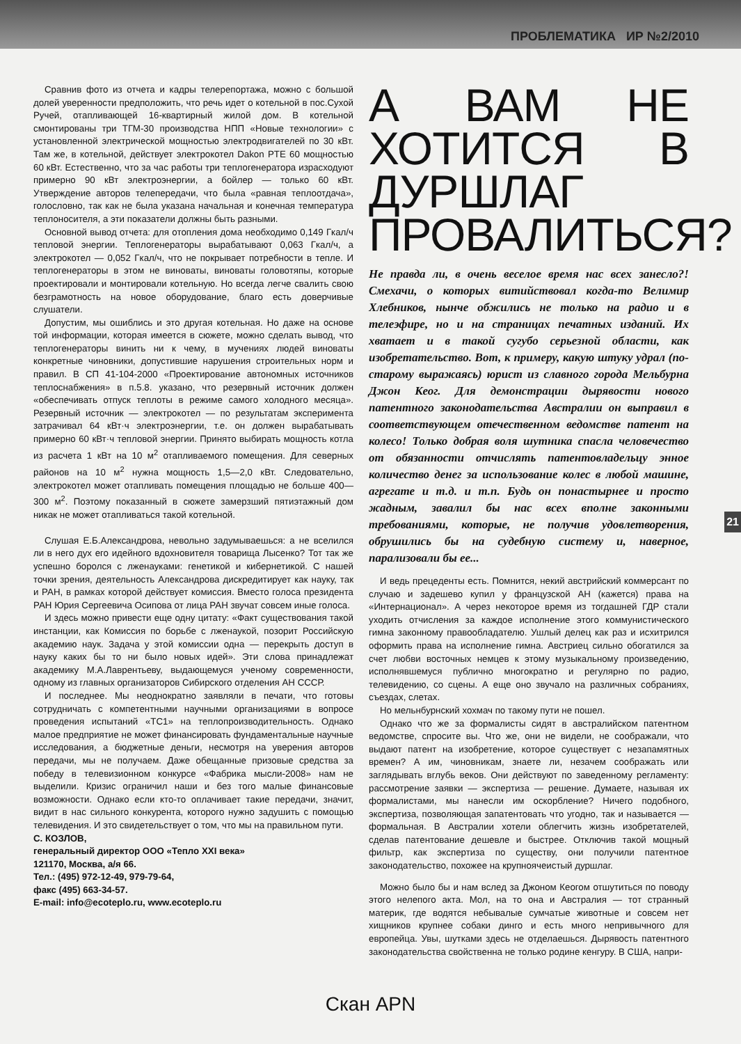ПРОБЛЕМАТИКА ИР №2/2010
Сравнив фото из отчета и кадры телерепортажа, можно с большой долей уверенности предположить, что речь идет о котельной в пос.Сухой Ручей, отапливающей 16-квартирный жилой дом. В котельной смонтированы три ТГМ-30 производства НПП «Новые технологии» с установленной электрической мощностью электродвигателей по 30 кВт. Там же, в котельной, действует электрокотел Dakon PTE 60 мощностью 60 кВт. Естественно, что за час работы три теплогенератора израсходуют примерно 90 кВт электроэнергии, а бойлер — только 60 кВт. Утверждение авторов телепередачи, что была «равная теплоотдача», голословно, так как не была указана начальная и конечная температура теплоносителя, а эти показатели должны быть разными.
Основной вывод отчета: для отопления дома необходимо 0,149 Гкал/ч тепловой энергии. Теплогенераторы вырабатывают 0,063 Гкал/ч, а электрокотел — 0,052 Гкал/ч, что не покрывает потребности в тепле. И теплогенераторы в этом не виноваты, виноваты головотяпы, которые проектировали и монтировали котельную. Но всегда легче свалить свою безграмотность на новое оборудование, благо есть доверчивые слушатели.
Допустим, мы ошиблись и это другая котельная. Но даже на основе той информации, которая имеется в сюжете, можно сделать вывод, что теплогенераторы винить ни к чему, в мучениях людей виноваты конкретные чиновники, допустившие нарушения строительных норм и правил. В СП 41-104-2000 «Проектирование автономных источников теплоснабжения» в п.5.8. указано, что резервный источник должен «обеспечивать отпуск теплоты в режиме самого холодного месяца». Резервный источник — электрокотел — по результатам эксперимента затрачивал 64 кВт·ч электроэнергии, т.е. он должен вырабатывать примерно 60 кВт·ч тепловой энергии. Принято выбирать мощность котла из расчета 1 кВт на 10 м<sup>2</sup> отапливаемого помещения. Для северных районов на 10 м<sup>2</sup> нужна мощность 1,5—2,0 кВт. Следовательно, электрокотел может отапливать помещения площадью не больше 400—300 м<sup>2</sup>. Поэтому показанный в сюжете замерзший пятиэтажный дом никак не может отапливаться такой котельной.
Слушая Е.Б.Александрова, невольно задумываешься: а не вселился ли в него дух его идейного вдохновителя товарища Лысенко? Тот так же успешно боролся с лженауками: генетикой и кибернетикой. С нашей точки зрения, деятельность Александрова дискредитирует как науку, так и РАН, в рамках которой действует комиссия. Вместо голоса президента РАН Юрия Сергеевича Осипова от лица РАН звучат совсем иные голоса.
И здесь можно привести еще одну цитату: «Факт существования такой инстанции, как Комиссия по борьбе с лженаукой, позорит Российскую академию наук. Задача у этой комиссии одна — перекрыть доступ в науку каких бы то ни было новых идей». Эти слова принадлежат академику М.А.Лаврентьеву, выдающемуся ученому современности, одному из главных организаторов Сибирского отделения АН СССР.
И последнее. Мы неоднократно заявляли в печати, что готовы сотрудничать с компетентными научными организациями в вопросе проведения испытаний «ТС1» на теплопроизводительность. Однако малое предприятие не может финансировать фундаментальные научные исследования, а бюджетные деньги, несмотря на уверения авторов передачи, мы не получаем. Даже обещанные призовые средства за победу в телевизионном конкурсе «Фабрика мысли-2008» нам не выделили. Кризис ограничил наши и без того малые финансовые возможности. Однако если кто-то оплачивает такие передачи, значит, видит в нас сильного конкурента, которого нужно задушить с помощью телевидения. И это свидетельствует о том, что мы на правильном пути.
С. КОЗЛОВ,
генеральный директор ООО «Тепло XXI века»
121170, Москва, а/я 66.
Тел.: (495) 972-12-49, 979-79-64,
факс (495) 663-34-57.
E-mail: info@ecoteplo.ru, www.ecoteplo.ru
А ВАМ НЕ ХОТИТСЯ В ДУРШЛАГ ПРОВАЛИТЬСЯ?
Не правда ли, в очень веселое время нас всех занесло?! Смехачи, о которых витийствовал когда-то Велимир Хлебников, нынче обжились не только на радио и в телеэфире, но и на страницах печатных изданий. Их хватает и в такой сугубо серьезной области, как изобретательство. Вот, к примеру, какую штуку удрал (по-старому выражаясь) юрист из славного города Мельбурна Джон Кеог. Для демонстрации дырявости нового патентного законодательства Австралии он выправил в соответствующем отечественном ведомстве патент на колесо! Только добрая воля шутника спасла человечество от обязанности отчислять патентовладельцу энное количество денег за использование колес в любой машине, агрегате и т.д. и т.п. Будь он понастырнее и просто жадным, завалил бы нас всех вполне законными требованиями, которые, не получив удовлетворения, обрушились бы на судебную систему и, наверное, парализовали бы ее...
И ведь прецеденты есть. Помнится, некий австрийский коммерсант по случаю и задешево купил у французской АН (кажется) права на «Интернационал». А через некоторое время из тогдашней ГДР стали уходить отчисления за каждое исполнение этого коммунистического гимна законному правообладателю. Ушлый делец как раз и исхитрился оформить права на исполнение гимна. Австриец сильно обогатился за счет любви восточных немцев к этому музыкальному произведению, исполнявшемуся публично многократно и регулярно по радио, телевидению, со сцены. А еще оно звучало на различных собраниях, съездах, слетах.
Но мельнбурнский хохмач по такому пути не пошел.
Однако что же за формалисты сидят в австралийском патентном ведомстве, спросите вы. Что же, они не видели, не соображали, что выдают патент на изобретение, которое существует с незапамятных времен? А им, чиновникам, знаете ли, незачем соображать или заглядывать вглубь веков. Они действуют по заведенному регламенту: рассмотрение заявки — экспертиза — решение. Думаете, называя их формалистами, мы нанесли им оскорбление? Ничего подобного, экспертиза, позволяющая запатентовать что угодно, так и называется — формальная. В Австралии хотели облегчить жизнь изобретателей, сделав патентование дешевле и быстрее. Отключив такой мощный фильтр, как экспертиза по существу, они получили патентное законодательство, похожее на крупноячеистый дуршлаг.
Можно было бы и нам вслед за Джоном Кеогом отшутиться по поводу этого нелепого акта. Мол, на то она и Австралия — тот странный материк, где водятся небывалые сумчатые животные и совсем нет хищников крупнее собаки динго и есть много непривычного для европейца. Увы, шутками здесь не отделаешься. Дырявость патентного законодательства свойственна не только родине кенгуру. В США, напри-
21
Скан APN